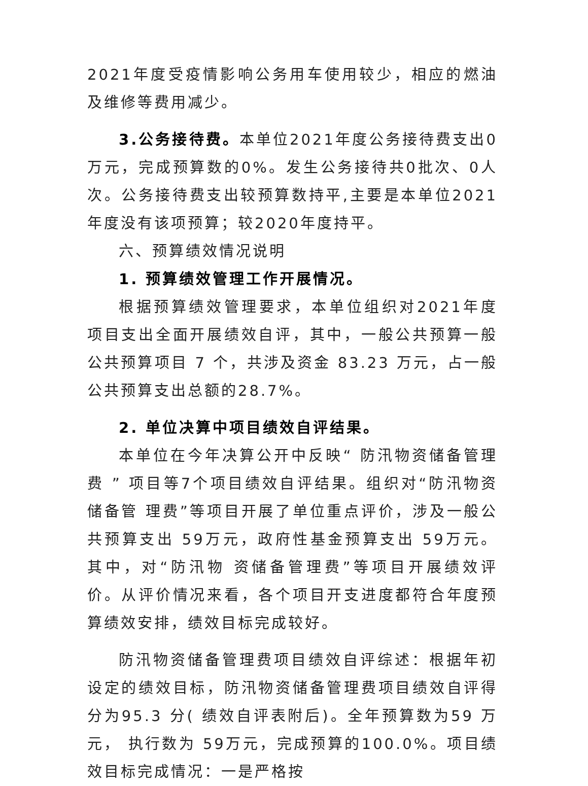2021年度受疫情影响公务用车使用较少，相应的燃油及维修等费用减少。
3.公务接待费。本单位2021年度公务接待费支出0万元，完成预算数的0%。发生公务接待共0批次、0人次。公务接待费支出较预算数持平,主要是本单位2021年度没有该项预算；较2020年度持平。
六、预算绩效情况说明
1. 预算绩效管理工作开展情况。
根据预算绩效管理要求，本单位组织对2021年度项目支出全面开展绩效自评，其中，一般公共预算一般公共预算项目 7 个，共涉及资金 83.23 万元，占一般公共预算支出总额的28.7%。
2. 单位决算中项目绩效自评结果。
本单位在今年决算公开中反映“ 防汛物资储备管理费 ” 项目等7个项目绩效自评结果。组织对“防汛物资储备管 理费”等项目开展了单位重点评价，涉及一般公共预算支出 59万元，政府性基金预算支出 59万元。其中，对“防汛物 资储备管理费”等项目开展绩效评价。从评价情况来看，各个项目开支进度都符合年度预算绩效安排，绩效目标完成较好。
防汛物资储备管理费项目绩效自评综述：根据年初设定的绩效目标，防汛物资储备管理费项目绩效自评得分为95.3 分( 绩效自评表附后)。全年预算数为59 万元， 执行数为 59万元，完成预算的100.0%。项目绩效目标完成情况：一是严格按